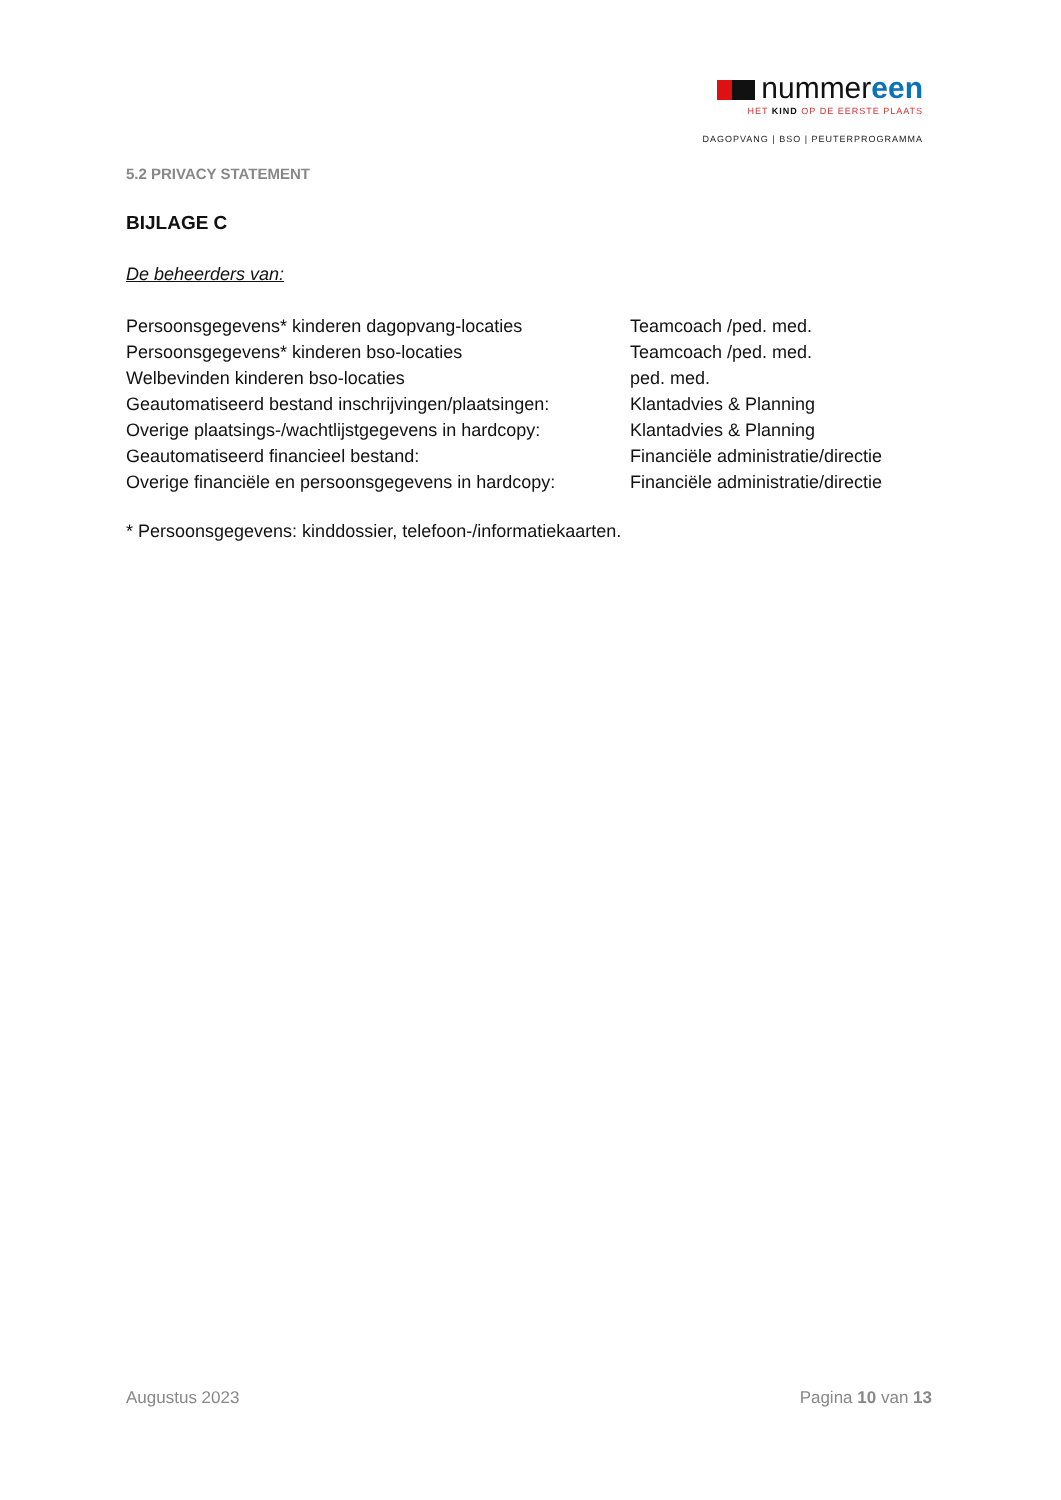nummereen
HET KIND OP DE EERSTE PLAATS
DAGOPVANG | BSO | PEUTERPROGRAMMA
5.2 PRIVACY STATEMENT
BIJLAGE C
De beheerders van:
| Persoonsgegevens* kinderen dagopvang-locaties | Teamcoach /ped. med. |
| Persoonsgegevens* kinderen bso-locaties | Teamcoach /ped. med. |
| Welbevinden kinderen bso-locaties | ped. med. |
| Geautomatiseerd bestand inschrijvingen/plaatsingen: | Klantadvies & Planning |
| Overige plaatsings-/wachtlijstgegevens in hardcopy: | Klantadvies & Planning |
| Geautomatiseerd financieel bestand: | Financiële administratie/directie |
| Overige financiële en persoonsgegevens in hardcopy: | Financiële administratie/directie |
* Persoonsgegevens: kinddossier, telefoon-/informatiekaarten.
Augustus 2023 Pagina 10 van 13